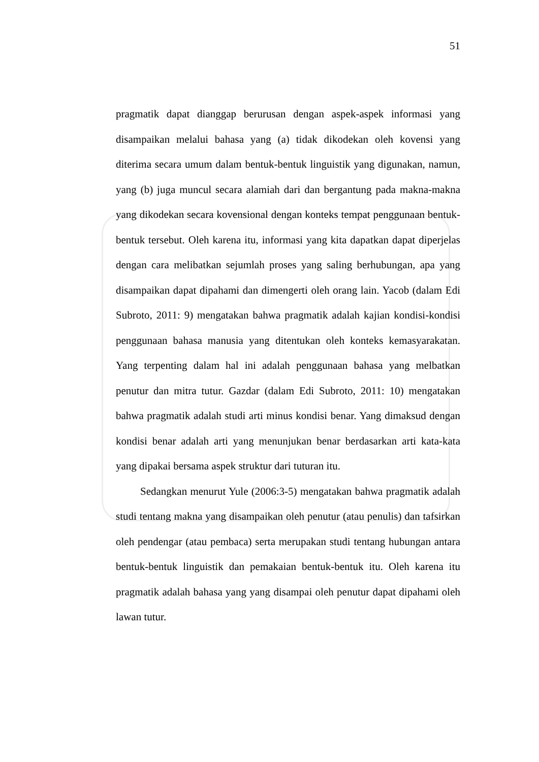51
pragmatik dapat dianggap berurusan dengan aspek-aspek informasi yang disampaikan melalui bahasa yang (a) tidak dikodekan oleh kovensi yang diterima secara umum dalam bentuk-bentuk linguistik yang digunakan, namun, yang (b) juga muncul secara alamiah dari dan bergantung pada makna-makna yang dikodekan secara kovensional dengan konteks tempat penggunaan bentuk-bentuk tersebut. Oleh karena itu, informasi yang kita dapatkan dapat diperjelas dengan cara melibatkan sejumlah proses yang saling berhubungan, apa yang disampaikan dapat dipahami dan dimengerti oleh orang lain. Yacob (dalam Edi Subroto, 2011: 9) mengatakan bahwa pragmatik adalah kajian kondisi-kondisi penggunaan bahasa manusia yang ditentukan oleh konteks kemasyarakatan. Yang terpenting dalam hal ini adalah penggunaan bahasa yang melbatkan penutur dan mitra tutur. Gazdar (dalam Edi Subroto, 2011: 10) mengatakan bahwa pragmatik adalah studi arti minus kondisi benar. Yang dimaksud dengan kondisi benar adalah arti yang menunjukan benar berdasarkan arti kata-kata yang dipakai bersama aspek struktur dari tuturan itu.
Sedangkan menurut Yule (2006:3-5) mengatakan bahwa pragmatik adalah studi tentang makna yang disampaikan oleh penutur (atau penulis) dan tafsirkan oleh pendengar (atau pembaca) serta merupakan studi tentang hubungan antara bentuk-bentuk linguistik dan pemakaian bentuk-bentuk itu. Oleh karena itu pragmatik adalah bahasa yang yang disampai oleh penutur dapat dipahami oleh lawan tutur.